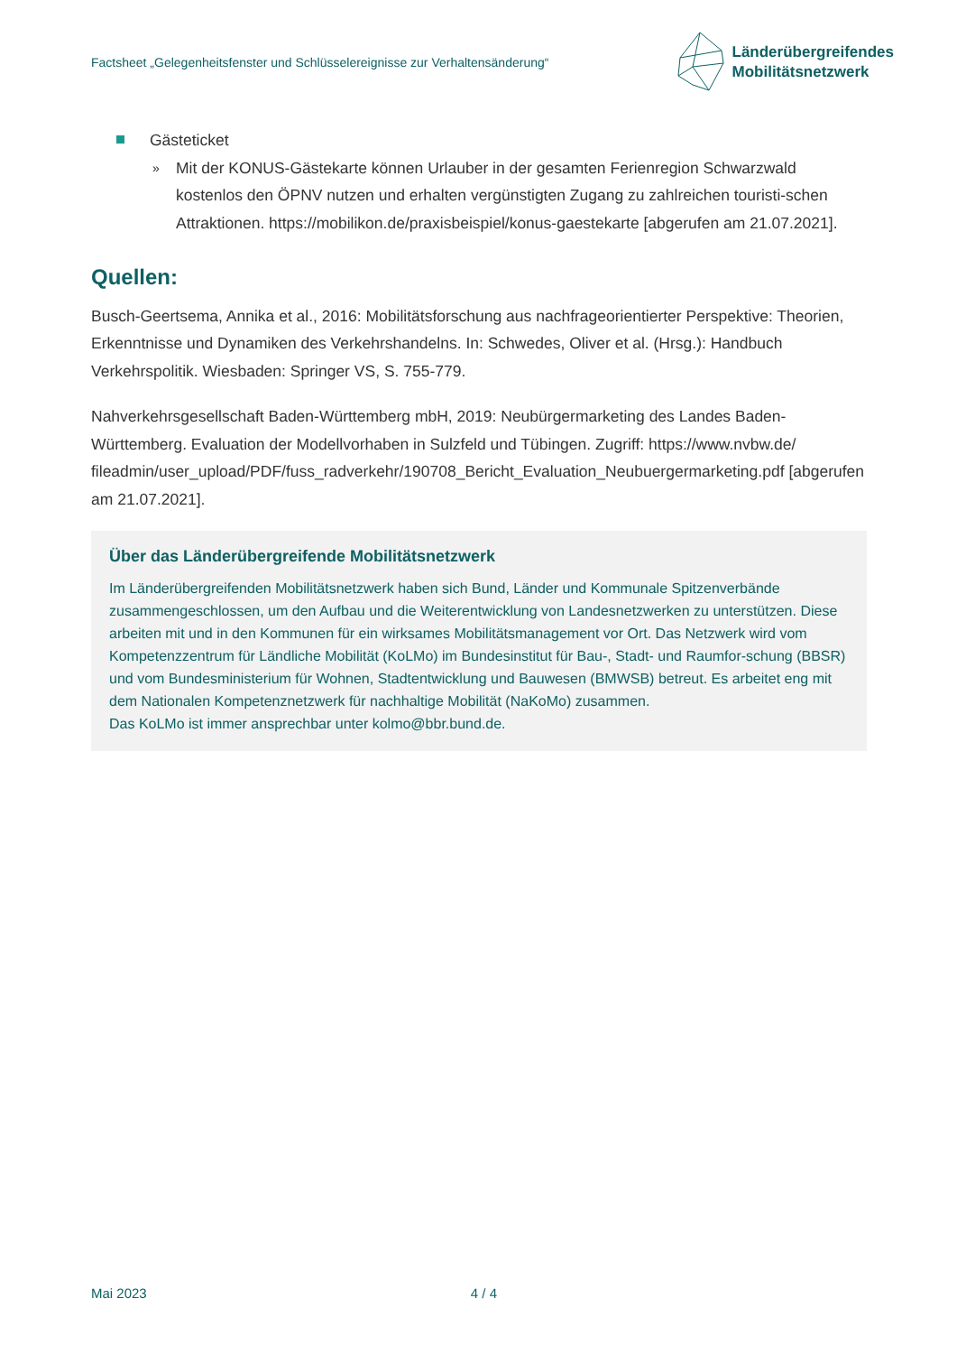Factsheet „Gelegenheitsfenster und Schlüsselereignisse zur Verhaltensänderung“
Länderübergreifendes
Mobilitätsnetzwerk
Gästeticket
»
Mit der KONUS-Gästekarte können Urlauber in der gesamten Ferienregion Schwarzwald kostenlos den ÖPNV nutzen und erhalten vergünstigten Zugang zu zahlreichen touristi-schen Attraktionen. https://mobilikon.de/praxisbeispiel/konus-gaestekarte [abgerufen am 21.07.2021].
Quellen:
Busch-Geertsema, Annika et al., 2016: Mobilitätsforschung aus nachfrageorientierter Perspektive: Theorien, Erkenntnisse und Dynamiken des Verkehrshandelns. In: Schwedes, Oliver et al. (Hrsg.): Handbuch Verkehrspolitik. Wiesbaden: Springer VS, S. 755-779.
Nahverkehrsgesellschaft Baden-Württemberg mbH, 2019: Neubürgermarketing des Landes Baden-Württemberg. Evaluation der Modellvorhaben in Sulzfeld und Tübingen. Zugriff: https://www.nvbw.de/ fileadmin/user_upload/PDF/fuss_radverkehr/190708_Bericht_Evaluation_Neubuergermarketing.pdf [abgerufen am 21.07.2021].
Über das Länderübergreifende Mobilitätsnetzwerk
Im Länderübergreifenden Mobilitätsnetzwerk haben sich Bund, Länder und Kommunale Spitzenverbände zusammengeschlossen, um den Aufbau und die Weiterentwicklung von Landesnetzwerken zu unterstützen. Diese arbeiten mit und in den Kommunen für ein wirksames Mobilitätsmanagement vor Ort. Das Netzwerk wird vom Kompetenzzentrum für Ländliche Mobilität (KoLMo) im Bundesinstitut für Bau-, Stadt- und Raumfor-schung (BBSR) und vom Bundesministerium für Wohnen, Stadtentwicklung und Bauwesen (BMWSB) betreut. Es arbeitet eng mit dem Nationalen Kompetenznetzwerk für nachhaltige Mobilität (NaKoMo) zusammen.
Das KoLMo ist immer ansprechbar unter kolmo@bbr.bund.de.
Mai 2023 4 / 4